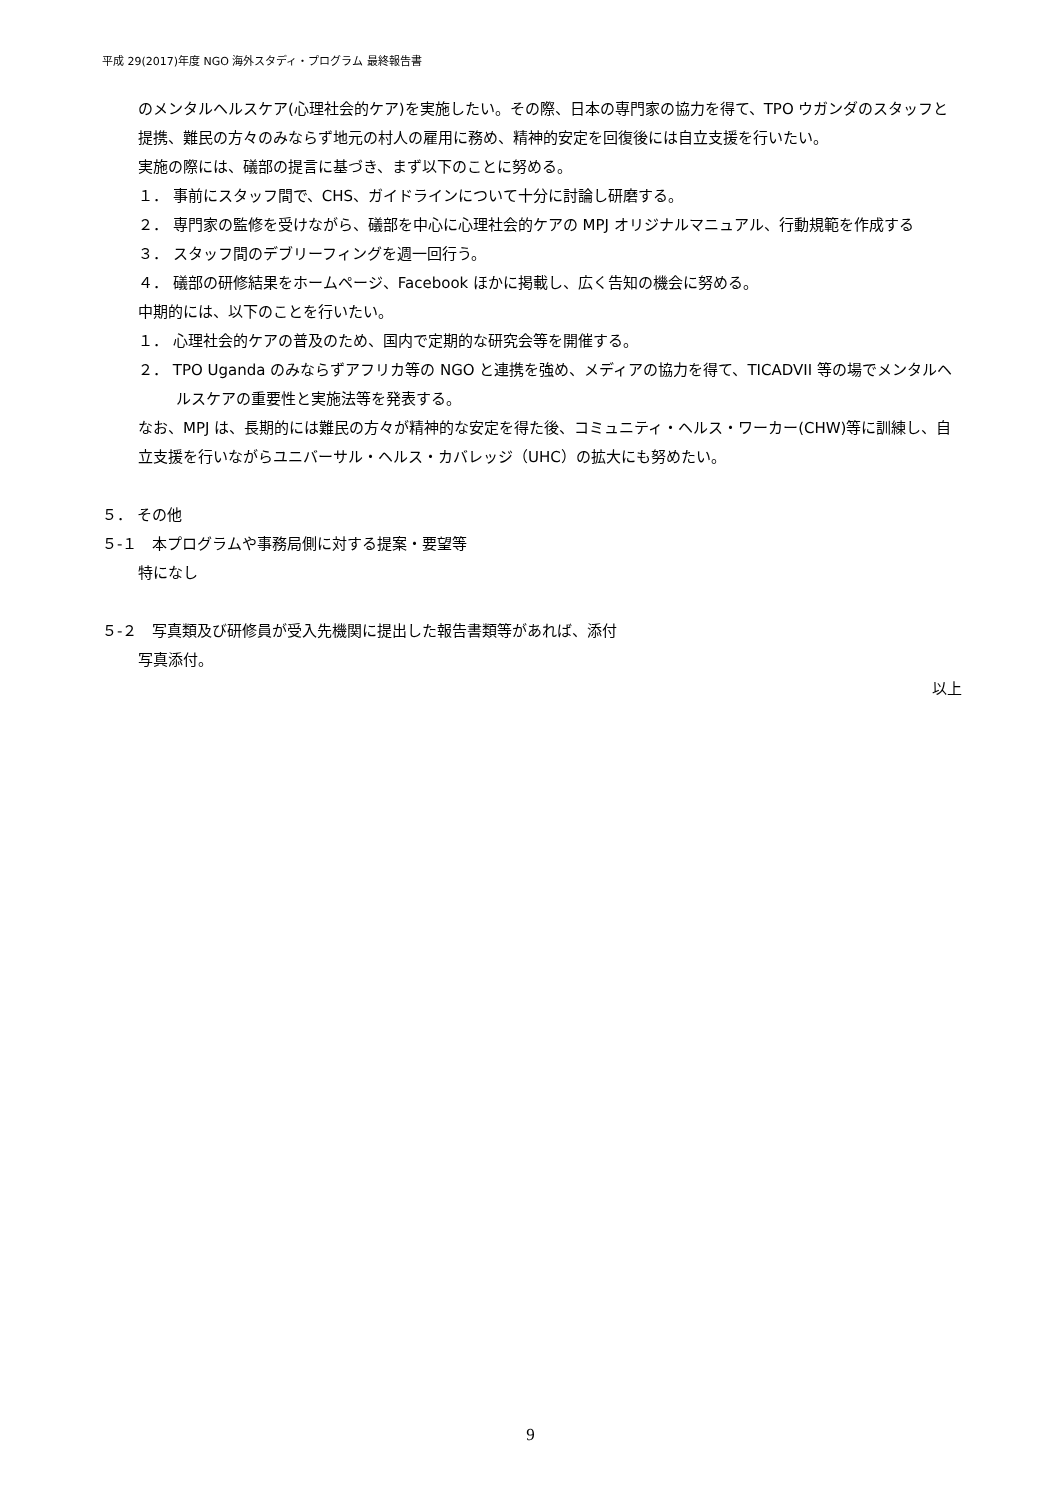平成 29(2017)年度 NGO 海外スタディ・プログラム 最終報告書
のメンタルヘルスケア(心理社会的ケア)を実施したい。その際、日本の専門家の協力を得て、TPO ウガンダのスタッフと提携、難民の方々のみならず地元の村人の雇用に務め、精神的安定を回復後には自立支援を行いたい。
実施の際には、礒部の提言に基づき、まず以下のことに努める。
１． 事前にスタッフ間で、CHS、ガイドラインについて十分に討論し研磨する。
２． 専門家の監修を受けながら、礒部を中心に心理社会的ケアの MPJ オリジナルマニュアル、行動規範を作成する
３． スタッフ間のデブリーフィングを週一回行う。
４． 礒部の研修結果をホームページ、Facebook ほかに掲載し、広く告知の機会に努める。
中期的には、以下のことを行いたい。
１． 心理社会的ケアの普及のため、国内で定期的な研究会等を開催する。
２． TPO Uganda のみならずアフリカ等の NGO と連携を強め、メディアの協力を得て、TICADVII 等の場でメンタルヘルスケアの重要性と実施法等を発表する。
なお、MPJ は、長期的には難民の方々が精神的な安定を得た後、コミュニティ・ヘルス・ワーカー(CHW)等に訓練し、自立支援を行いながらユニバーサル・ヘルス・カバレッジ（UHC）の拡大にも努めたい。
５． その他
５-１　本プログラムや事務局側に対する提案・要望等
特になし
５-２　写真類及び研修員が受入先機関に提出した報告書類等があれば、添付
写真添付。
以上
9